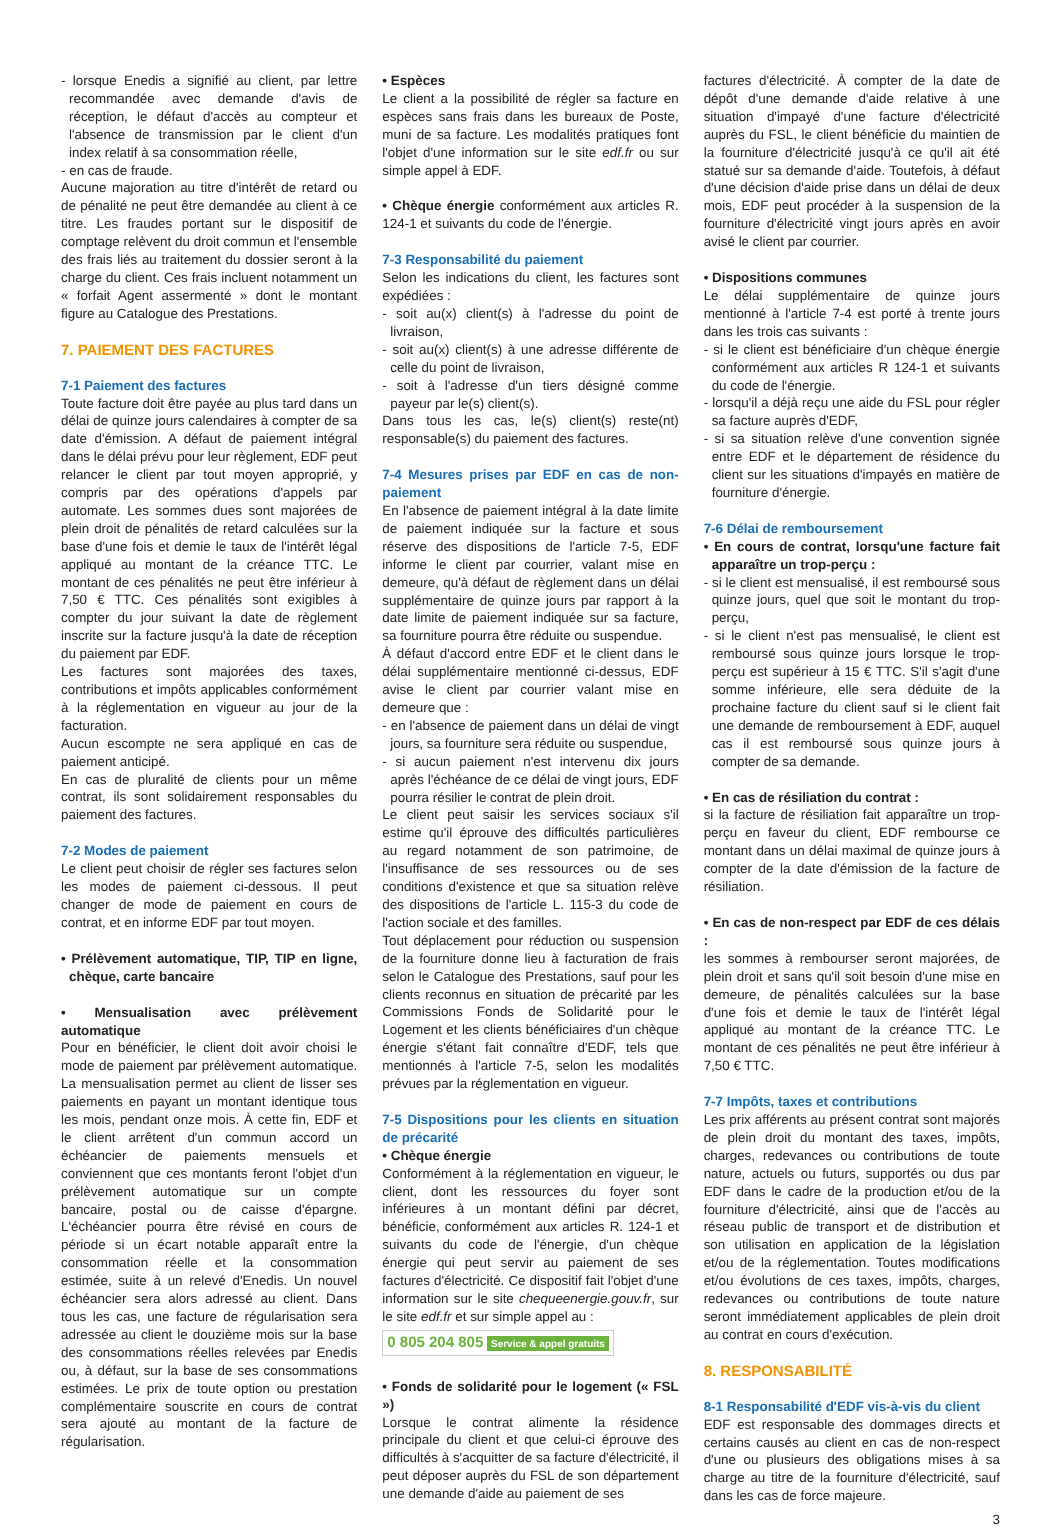- lorsque Enedis a signifié au client, par lettre recommandée avec demande d'avis de réception, le défaut d'accès au compteur et l'absence de transmission par le client d'un index relatif à sa consommation réelle,
- en cas de fraude.
Aucune majoration au titre d'intérêt de retard ou de pénalité ne peut être demandée au client à ce titre. Les fraudes portant sur le dispositif de comptage relèvent du droit commun et l'ensemble des frais liés au traitement du dossier seront à la charge du client. Ces frais incluent notamment un « forfait Agent assermenté » dont le montant figure au Catalogue des Prestations.
7. PAIEMENT DES FACTURES
7-1 Paiement des factures
Toute facture doit être payée au plus tard dans un délai de quinze jours calendaires à compter de sa date d'émission. A défaut de paiement intégral dans le délai prévu pour leur règlement, EDF peut relancer le client par tout moyen approprié, y compris par des opérations d'appels par automate. Les sommes dues sont majorées de plein droit de pénalités de retard calculées sur la base d'une fois et demie le taux de l'intérêt légal appliqué au montant de la créance TTC. Le montant de ces pénalités ne peut être inférieur à 7,50 € TTC. Ces pénalités sont exigibles à compter du jour suivant la date de règlement inscrite sur la facture jusqu'à la date de réception du paiement par EDF.
Les factures sont majorées des taxes, contributions et impôts applicables conformément à la réglementation en vigueur au jour de la facturation.
Aucun escompte ne sera appliqué en cas de paiement anticipé.
En cas de pluralité de clients pour un même contrat, ils sont solidairement responsables du paiement des factures.
7-2 Modes de paiement
Le client peut choisir de régler ses factures selon les modes de paiement ci-dessous. Il peut changer de mode de paiement en cours de contrat, et en informe EDF par tout moyen.
• Prélèvement automatique, TIP, TIP en ligne, chèque, carte bancaire
• Mensualisation avec prélèvement automatique
Pour en bénéficier, le client doit avoir choisi le mode de paiement par prélèvement automatique. La mensualisation permet au client de lisser ses paiements en payant un montant identique tous les mois, pendant onze mois. À cette fin, EDF et le client arrêtent d'un commun accord un échéancier de paiements mensuels et conviennent que ces montants feront l'objet d'un prélèvement automatique sur un compte bancaire, postal ou de caisse d'épargne. L'échéancier pourra être révisé en cours de période si un écart notable apparaît entre la consommation réelle et la consommation estimée, suite à un relevé d'Enedis. Un nouvel échéancier sera alors adressé au client. Dans tous les cas, une facture de régularisation sera adressée au client le douzième mois sur la base des consommations réelles relevées par Enedis ou, à défaut, sur la base de ses consommations estimées. Le prix de toute option ou prestation complémentaire souscrite en cours de contrat sera ajouté au montant de la facture de régularisation.
• Espèces
Le client a la possibilité de régler sa facture en espèces sans frais dans les bureaux de Poste, muni de sa facture. Les modalités pratiques font l'objet d'une information sur le site edf.fr ou sur simple appel à EDF.
• Chèque énergie conformément aux articles R. 124-1 et suivants du code de l'énergie.
7-3 Responsabilité du paiement
Selon les indications du client, les factures sont expédiées :
- soit au(x) client(s) à l'adresse du point de livraison,
- soit au(x) client(s) à une adresse différente de celle du point de livraison,
- soit à l'adresse d'un tiers désigné comme payeur par le(s) client(s).
Dans tous les cas, le(s) client(s) reste(nt) responsable(s) du paiement des factures.
7-4 Mesures prises par EDF en cas de non-paiement
En l'absence de paiement intégral à la date limite de paiement indiquée sur la facture et sous réserve des dispositions de l'article 7-5, EDF informe le client par courrier, valant mise en demeure, qu'à défaut de règlement dans un délai supplémentaire de quinze jours par rapport à la date limite de paiement indiquée sur sa facture, sa fourniture pourra être réduite ou suspendue.
À défaut d'accord entre EDF et le client dans le délai supplémentaire mentionné ci-dessus, EDF avise le client par courrier valant mise en demeure que :
- en l'absence de paiement dans un délai de vingt jours, sa fourniture sera réduite ou suspendue,
- si aucun paiement n'est intervenu dix jours après l'échéance de ce délai de vingt jours, EDF pourra résilier le contrat de plein droit.
Le client peut saisir les services sociaux s'il estime qu'il éprouve des difficultés particulières au regard notamment de son patrimoine, de l'insuffisance de ses ressources ou de ses conditions d'existence et que sa situation relève des dispositions de l'article L. 115-3 du code de l'action sociale et des familles.
Tout déplacement pour réduction ou suspension de la fourniture donne lieu à facturation de frais selon le Catalogue des Prestations, sauf pour les clients reconnus en situation de précarité par les Commissions Fonds de Solidarité pour le Logement et les clients bénéficiaires d'un chèque énergie s'étant fait connaître d'EDF, tels que mentionnés à l'article 7-5, selon les modalités prévues par la réglementation en vigueur.
7-5 Dispositions pour les clients en situation de précarité
• Chèque énergie
Conformément à la réglementation en vigueur, le client, dont les ressources du foyer sont inférieures à un montant défini par décret, bénéficie, conformément aux articles R. 124-1 et suivants du code de l'énergie, d'un chèque énergie qui peut servir au paiement de ses factures d'électricité. Ce dispositif fait l'objet d'une information sur le site chequeenergie.gouv.fr, sur le site edf.fr et sur simple appel au :
0 805 204 805 Service & appel gratuits
• Fonds de solidarité pour le logement (« FSL »)
Lorsque le contrat alimente la résidence principale du client et que celui-ci éprouve des difficultés à s'acquitter de sa facture d'électricité, il peut déposer auprès du FSL de son département une demande d'aide au paiement de ses
factures d'électricité. À compter de la date de dépôt d'une demande d'aide relative à une situation d'impayé d'une facture d'électricité auprès du FSL, le client bénéficie du maintien de la fourniture d'électricité jusqu'à ce qu'il ait été statué sur sa demande d'aide. Toutefois, à défaut d'une décision d'aide prise dans un délai de deux mois, EDF peut procéder à la suspension de la fourniture d'électricité vingt jours après en avoir avisé le client par courrier.
• Dispositions communes
Le délai supplémentaire de quinze jours mentionné à l'article 7-4 est porté à trente jours dans les trois cas suivants :
- si le client est bénéficiaire d'un chèque énergie conformément aux articles R 124-1 et suivants du code de l'énergie.
- lorsqu'il a déjà reçu une aide du FSL pour régler sa facture auprès d'EDF,
- si sa situation relève d'une convention signée entre EDF et le département de résidence du client sur les situations d'impayés en matière de fourniture d'énergie.
7-6 Délai de remboursement
• En cours de contrat, lorsqu'une facture fait apparaître un trop-perçu :
- si le client est mensualisé, il est remboursé sous quinze jours, quel que soit le montant du trop-perçu,
- si le client n'est pas mensualisé, le client est remboursé sous quinze jours lorsque le trop-perçu est supérieur à 15 € TTC. S'il s'agit d'une somme inférieure, elle sera déduite de la prochaine facture du client sauf si le client fait une demande de remboursement à EDF, auquel cas il est remboursé sous quinze jours à compter de sa demande.
• En cas de résiliation du contrat :
si la facture de résiliation fait apparaître un trop-perçu en faveur du client, EDF rembourse ce montant dans un délai maximal de quinze jours à compter de la date d'émission de la facture de résiliation.
• En cas de non-respect par EDF de ces délais :
les sommes à rembourser seront majorées, de plein droit et sans qu'il soit besoin d'une mise en demeure, de pénalités calculées sur la base d'une fois et demie le taux de l'intérêt légal appliqué au montant de la créance TTC. Le montant de ces pénalités ne peut être inférieur à 7,50 € TTC.
7-7 Impôts, taxes et contributions
Les prix afférents au présent contrat sont majorés de plein droit du montant des taxes, impôts, charges, redevances ou contributions de toute nature, actuels ou futurs, supportés ou dus par EDF dans le cadre de la production et/ou de la fourniture d'électricité, ainsi que de l'accès au réseau public de transport et de distribution et son utilisation en application de la législation et/ou de la réglementation. Toutes modifications et/ou évolutions de ces taxes, impôts, charges, redevances ou contributions de toute nature seront immédiatement applicables de plein droit au contrat en cours d'exécution.
8. RESPONSABILITÉ
8-1 Responsabilité d'EDF vis-à-vis du client
EDF est responsable des dommages directs et certains causés au client en cas de non-respect d'une ou plusieurs des obligations mises à sa charge au titre de la fourniture d'électricité, sauf dans les cas de force majeure.
3